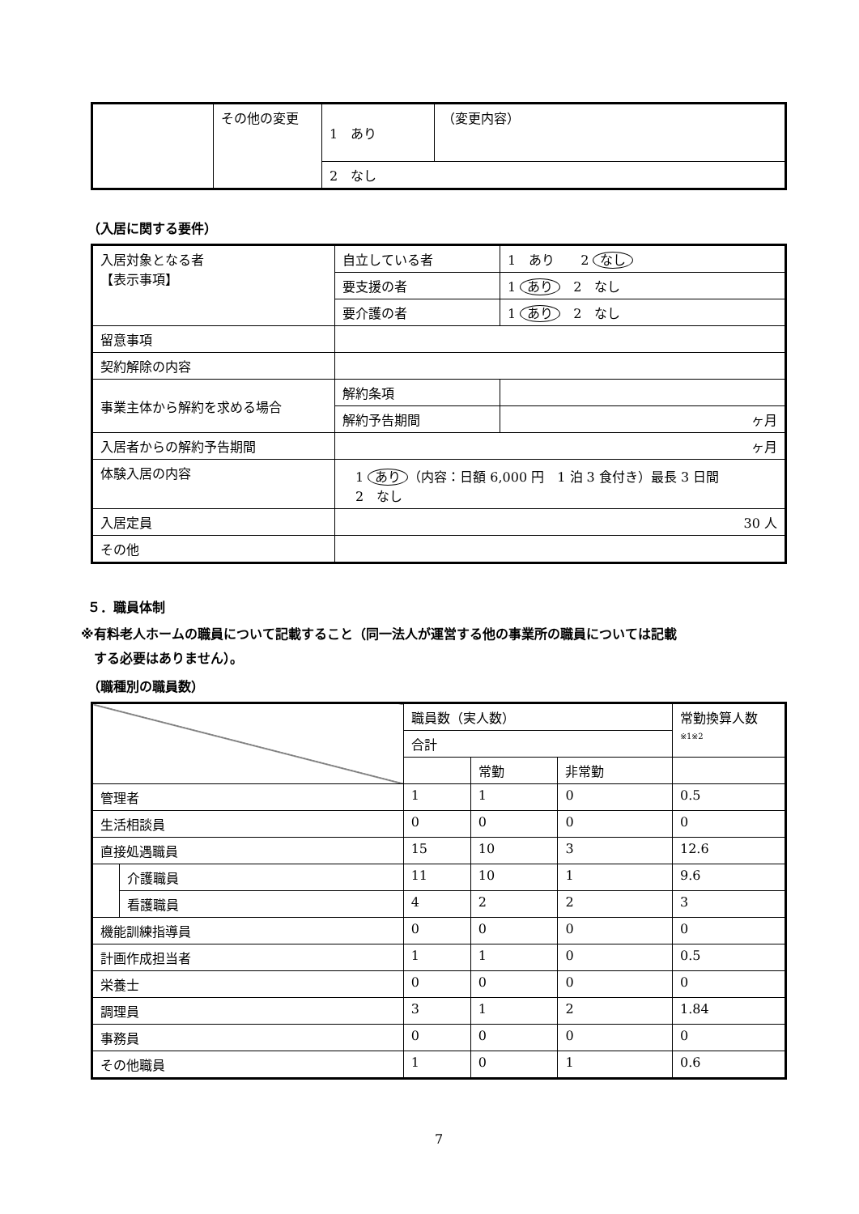| | その他の変更 | 1 あり | （変更内容） |
| | | 2 なし | |
（入居に関する要件）
| 入居対象となる者 【表示事項】 | 自立している者 | 1 あり 2 なし |
| | 要支援の者 | 1 あり 2 なし |
| | 要介護の者 | 1 あり 2 なし |
| 留意事項 | | |
| 契約解除の内容 | | |
| 事業主体から解約を求める場合 | 解約条項 | |
| | 解約予告期間 | ヶ月 |
| 入居者からの解約予告期間 | ヶ月 | |
| 体験入居の内容 | 1 あり （内容：日額 6,000 円 1 泊 3 食付き）最長 3 日間 2 なし | |
| 入居定員 | 30 人 | |
| その他 | | |
５．職員体制
※有料老人ホームの職員について記載すること（同一法人が運営する他の事業所の職員については記載
　する必要はありません）。
（職種別の職員数）
| | | 職員数（実人数） | | | 常勤換算人数 ※1※2 |
| | | 合計 | | | |
| | | | 常勤 | 非常勤 | |
| 管理者 | | 1 | 1 | 0 | 0.5 |
| 生活相談員 | | 0 | 0 | 0 | 0 |
| 直接処遇職員 | | 15 | 10 | 3 | 12.6 |
| | 介護職員 | 11 | 10 | 1 | 9.6 |
| | 看護職員 | 4 | 2 | 2 | 3 |
| 機能訓練指導員 | | 0 | 0 | 0 | 0 |
| 計画作成担当者 | | 1 | 1 | 0 | 0.5 |
| 栄養士 | | 0 | 0 | 0 | 0 |
| 調理員 | | 3 | 1 | 2 | 1.84 |
| 事務員 | | 0 | 0 | 0 | 0 |
| その他職員 | | 1 | 0 | 1 | 0.6 |
7